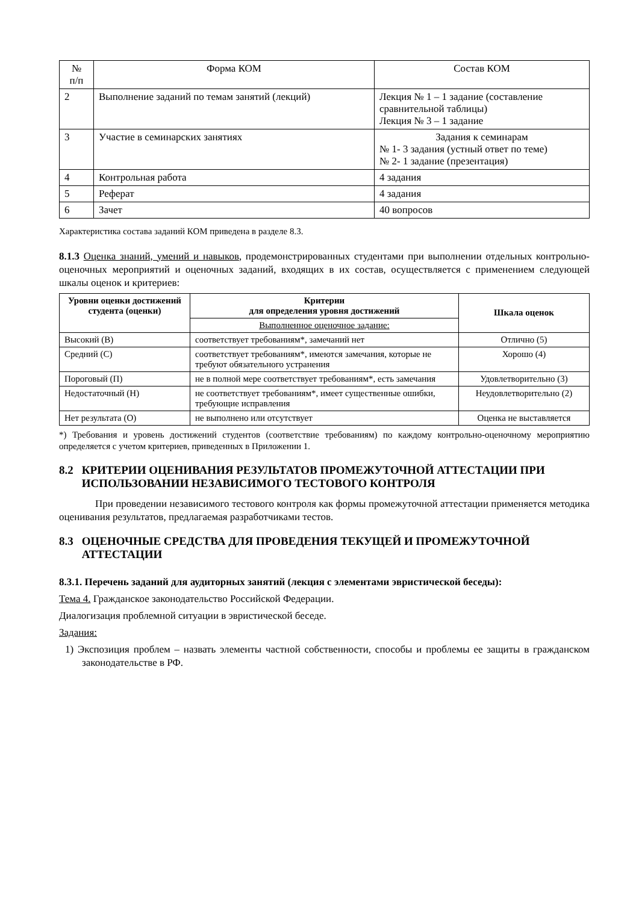| № п/п | Форма КОМ | Состав КОМ |
| --- | --- | --- |
| 2 | Выполнение заданий по темам занятий (лекций) | Лекция № 1 – 1 задание (составление сравнительной таблицы) Лекция № 3 – 1 задание |
| 3 | Участие в семинарских занятиях | Задания к семинарам № 1- 3 задания (устный ответ по теме) № 2- 1 задание (презентация) |
| 4 | Контрольная работа | 4 задания |
| 5 | Реферат | 4 задания |
| 6 | Зачет | 40 вопросов |
Характеристика состава заданий КОМ приведена в разделе 8.3.
8.1.3 Оценка знаний, умений и навыков, продемонстрированных студентами при выполнении отдельных контрольно-оценочных мероприятий и оценочных заданий, входящих в их состав, осуществляется с применением следующей шкалы оценок и критериев:
| Уровни оценки достижений студента (оценки) | Критерии для определения уровня достижений | Шкала оценок |
| --- | --- | --- |
| | Выполненное оценочное задание: | |
| Высокий (В) | соответствует требованиям*, замечаний нет | Отлично (5) |
| Средний (С) | соответствует требованиям*, имеются замечания, которые не требуют обязательного устранения | Хорошо (4) |
| Пороговый (П) | не в полной мере соответствует требованиям*, есть замечания | Удовлетворительно (3) |
| Недостаточный (Н) | не соответствует требованиям*, имеет существенные ошибки, требующие исправления | Неудовлетворительно (2) |
| Нет результата (О) | не выполнено или отсутствует | Оценка не выставляется |
*) Требования и уровень достижений студентов (соответствие требованиям) по каждому контрольно-оценочному мероприятию определяется с учетом критериев, приведенных в Приложении 1.
8.2 КРИТЕРИИ ОЦЕНИВАНИЯ РЕЗУЛЬТАТОВ ПРОМЕЖУТОЧНОЙ АТТЕСТАЦИИ ПРИ ИСПОЛЬЗОВАНИИ НЕЗАВИСИМОГО ТЕСТОВОГО КОНТРОЛЯ
При проведении независимого тестового контроля как формы промежуточной аттестации применяется методика оценивания результатов, предлагаемая разработчиками тестов.
8.3 ОЦЕНОЧНЫЕ СРЕДСТВА ДЛЯ ПРОВЕДЕНИЯ ТЕКУЩЕЙ И ПРОМЕЖУТОЧНОЙ АТТЕСТАЦИИ
8.3.1. Перечень заданий для аудиторных занятий (лекция с элементами эвристической беседы):
Тема 4. Гражданское законодательство Российской Федерации.
Диалогизация проблемной ситуации в эвристической беседе.
Задания:
1) Экспозиция проблем – назвать элементы частной собственности, способы и проблемы ее защиты в гражданском законодательстве в РФ.